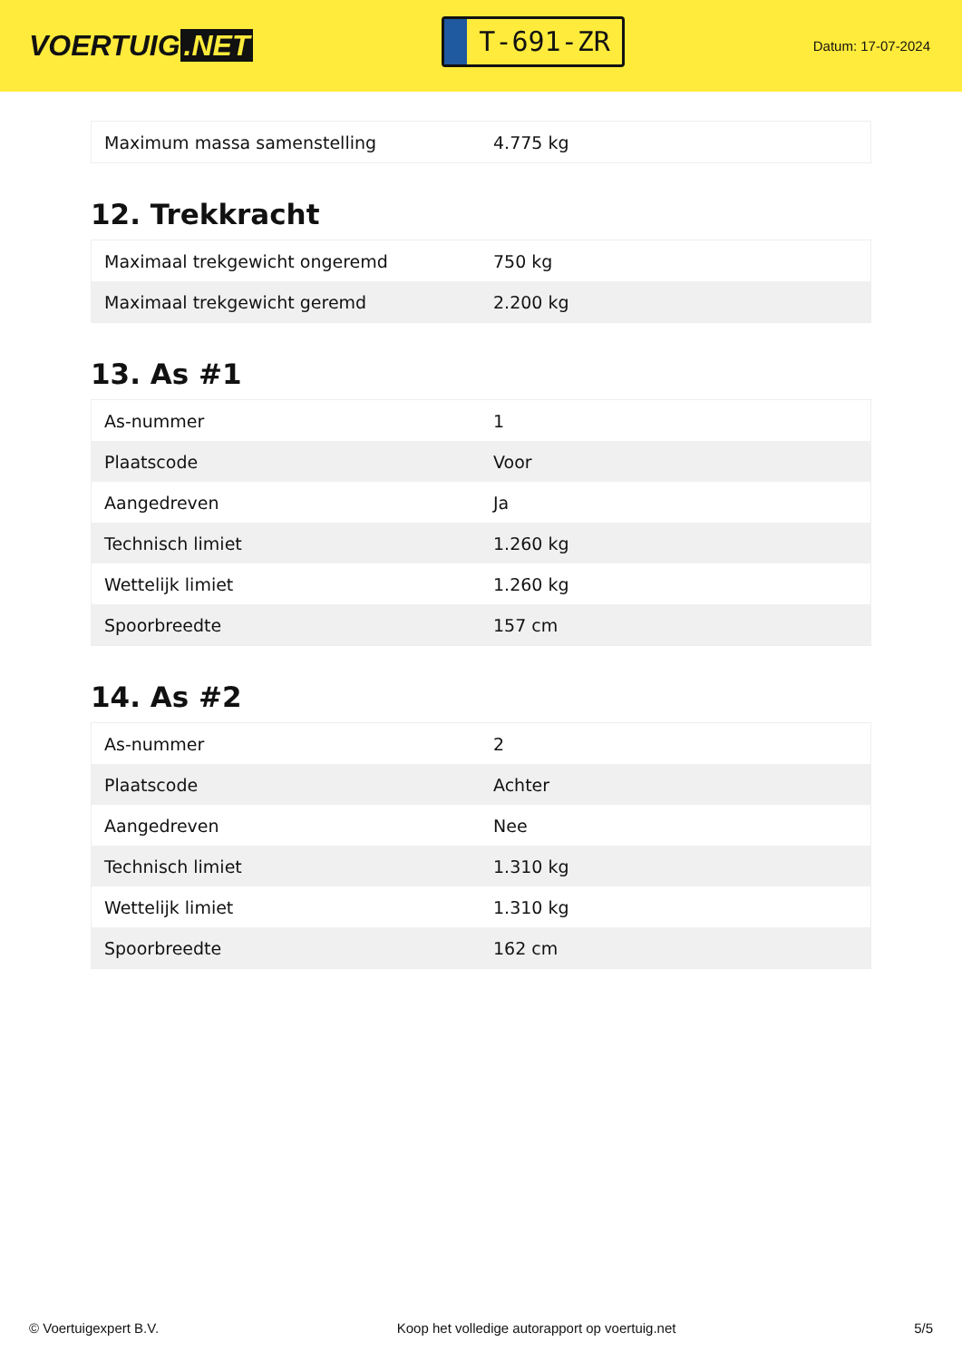VOERTUIG.NET
T-691-ZR
Datum: 17-07-2024
| Maximum massa samenstelling | 4.775 kg |
12. Trekkracht
| Maximaal trekgewicht ongeremd | 750 kg |
| Maximaal trekgewicht geremd | 2.200 kg |
13. As #1
| As-nummer | 1 |
| Plaatscode | Voor |
| Aangedreven | Ja |
| Technisch limiet | 1.260 kg |
| Wettelijk limiet | 1.260 kg |
| Spoorbreedte | 157 cm |
14. As #2
| As-nummer | 2 |
| Plaatscode | Achter |
| Aangedreven | Nee |
| Technisch limiet | 1.310 kg |
| Wettelijk limiet | 1.310 kg |
| Spoorbreedte | 162 cm |
© Voertuigexpert B.V. Koop het volledige autorapport op voertuig.net 5/5